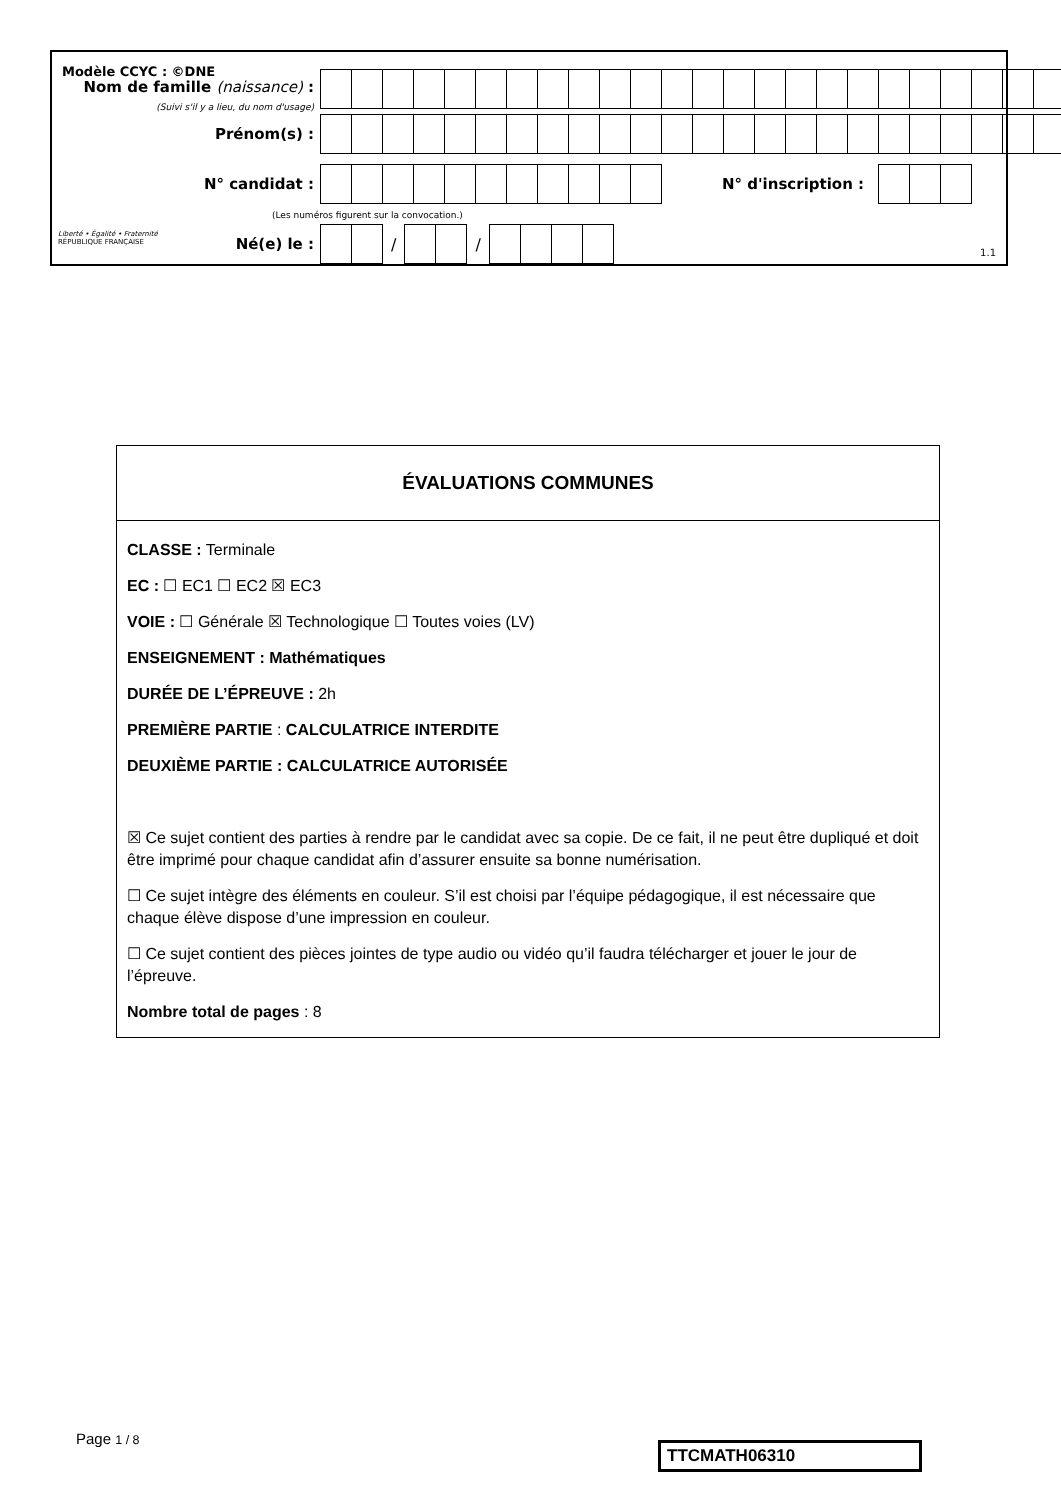Modèle CCYC : ©DNE
Nom de famille (naissance) :
(Suivi s'il y a lieu, du nom d'usage)
Prénom(s) :
N° candidat : N° d'inscription :
(Les numéros figurent sur la convocation.)
Liberté • Égalité • Fraternité
RÉPUBLIQUE FRANÇAISE
Né(e) le : / /
1.1
ÉVALUATIONS COMMUNES
CLASSE : Terminale
EC : ☐ EC1 ☐ EC2 ☒ EC3
VOIE : ☐ Générale ☒ Technologique ☐ Toutes voies (LV)
ENSEIGNEMENT : Mathématiques
DURÉE DE L’ÉPREUVE : 2h
PREMIÈRE PARTIE : CALCULATRICE INTERDITE
DEUXIÈME PARTIE : CALCULATRICE AUTORISÉE
☒ Ce sujet contient des parties à rendre par le candidat avec sa copie. De ce fait, il ne peut être dupliqué et doit être imprimé pour chaque candidat afin d’assurer ensuite sa bonne numérisation.
☐ Ce sujet intègre des éléments en couleur. S’il est choisi par l’équipe pédagogique, il est nécessaire que chaque élève dispose d’une impression en couleur.
☐ Ce sujet contient des pièces jointes de type audio ou vidéo qu’il faudra télécharger et jouer le jour de l’épreuve.
Nombre total de pages : 8
Page 1 / 8
TTCMATH06310